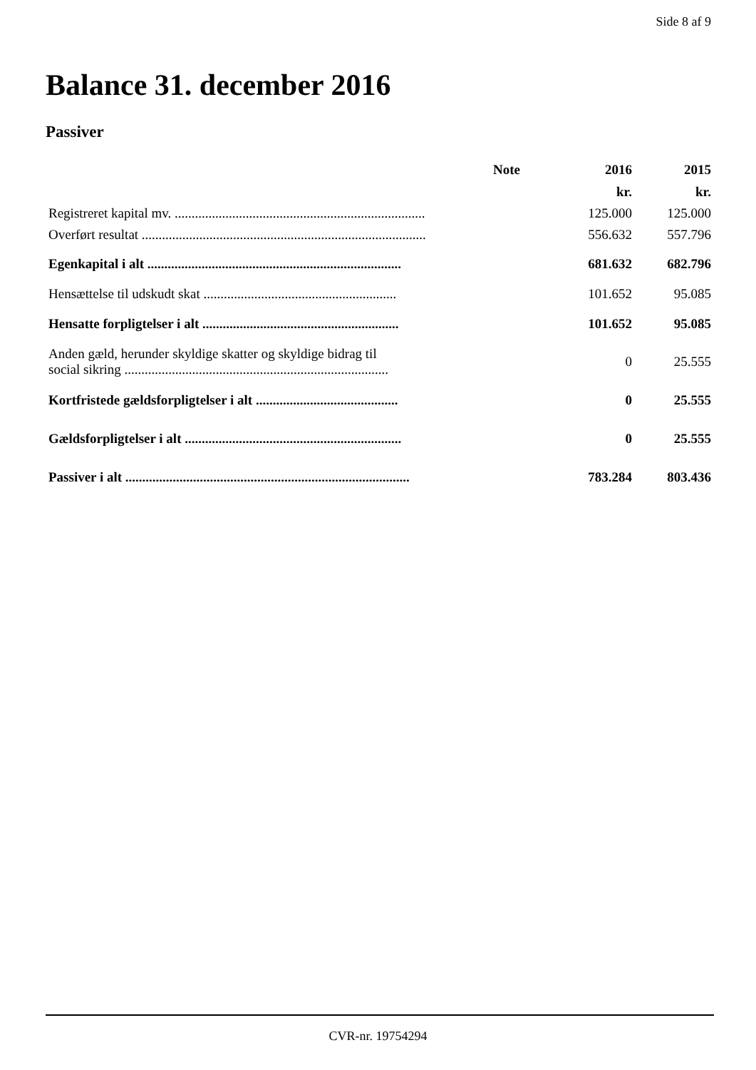Side 8 af 9
Balance 31. december 2016
Passiver
| | Note | 2016 | 2015 |
| --- | --- | --- | --- |
| | | kr. | kr. |
| Registreret kapital mv. .......................................................................... | | 125.000 | 125.000 |
| Overført resultat .................................................................................... | | 556.632 | 557.796 |
| Egenkapital i alt ........................................................................... | | 681.632 | 682.796 |
| Hensættelse til udskudt skat ......................................................... | | 101.652 | 95.085 |
| Hensatte forpligtelser i alt .......................................................... | | 101.652 | 95.085 |
| Anden gæld, herunder skyldige skatter og skyldige bidrag til social sikring .............................................................................. | | 0 | 25.555 |
| Kortfristede gældsforpligtelser i alt .......................................... | | 0 | 25.555 |
| Gældsforpligtelser i alt ................................................................ | | 0 | 25.555 |
| Passiver i alt .................................................................................... | | 783.284 | 803.436 |
CVR-nr. 19754294